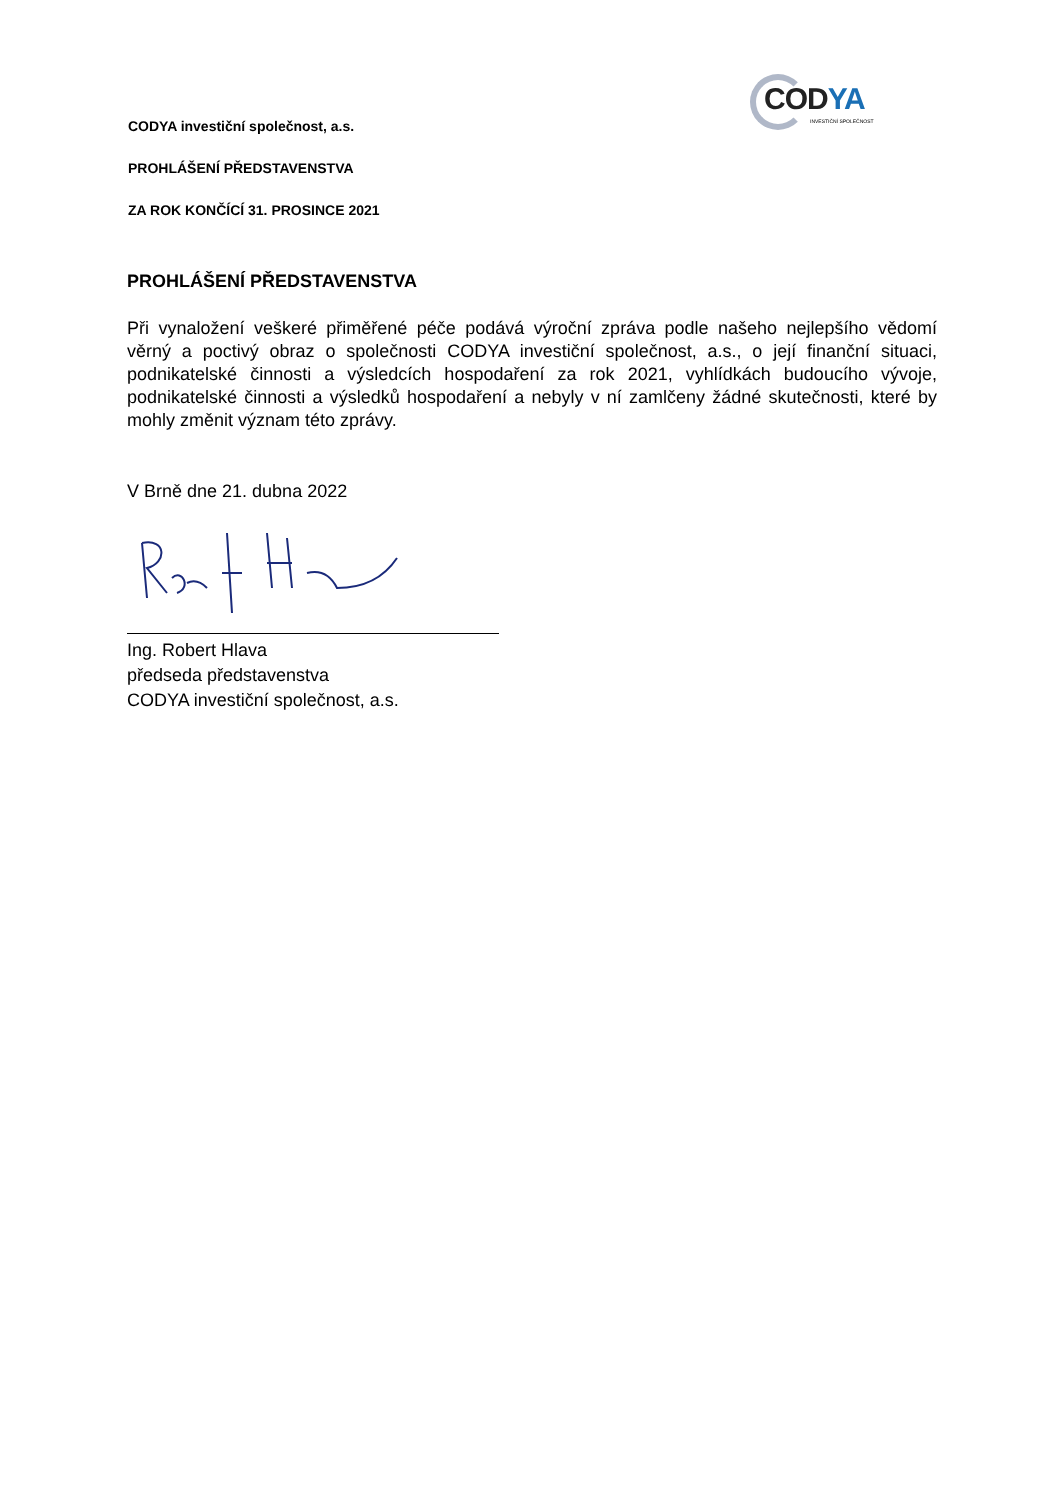CODYA
INVESTIČNÍ SPOLEČNOST
CODYA investiční společnost, a.s.
PROHLÁŠENÍ PŘEDSTAVENSTVA
ZA ROK KONČÍCÍ 31. PROSINCE 2021
PROHLÁŠENÍ PŘEDSTAVENSTVA
Při vynaložení veškeré přiměřené péče podává výroční zpráva podle našeho nejlepšího vědomí věrný a poctivý obraz o společnosti CODYA investiční společnost, a.s., o její finanční situaci, podnikatelské činnosti a výsledcích hospodaření za rok 2021, vyhlídkách budoucího vývoje, podnikatelské činnosti a výsledků hospodaření a nebyly v ní zamlčeny žádné skutečnosti, které by mohly změnit význam této zprávy.
V Brně dne 21. dubna 2022
Ing. Robert Hlava
předseda představenstva
CODYA investiční společnost, a.s.